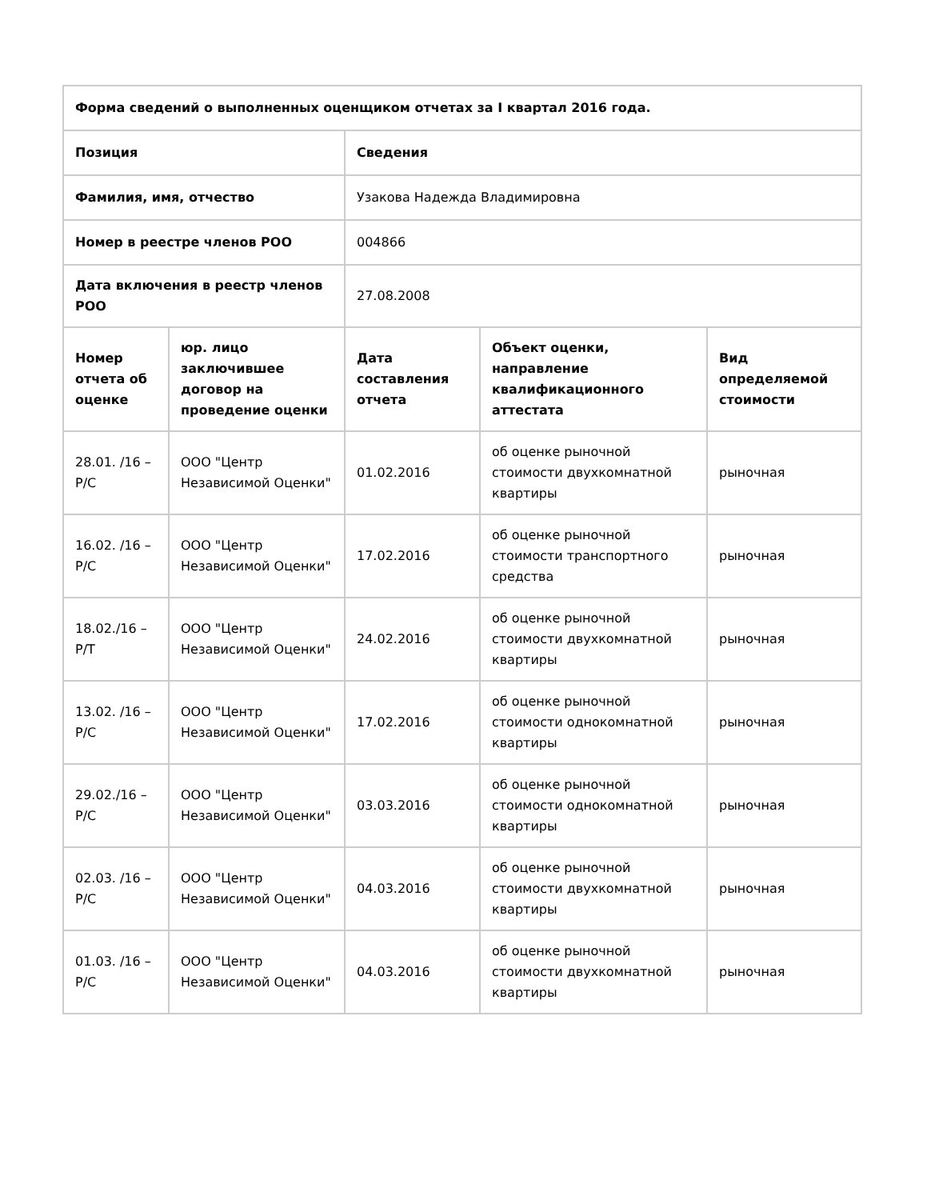| Форма сведений о выполненных оценщиком отчетах за I квартал 2016 года. | | | | |
| --- | --- | --- | --- | --- |
| Позиция | | Сведения | | |
| Фамилия, имя, отчество | | Узакова Надежда Владимировна | | |
| Номер в реестре членов РОО | | 004866 | | |
| Дата включения в реестр членов РОО | | 27.08.2008 | | |
| Номер отчета об оценке | юр. лицо заключившее договор на проведение оценки | Дата составления отчета | Объект оценки, направление квалификационного аттестата | Вид определяемой стоимости |
| 28.01. /16 – Р/С | ООО "Центр Независимой Оценки" | 01.02.2016 | об оценке рыночной стоимости двухкомнатной квартиры | рыночная |
| 16.02. /16 – Р/С | ООО "Центр Независимой Оценки" | 17.02.2016 | об оценке рыночной стоимости транспортного средства | рыночная |
| 18.02./16 – Р/Т | ООО "Центр Независимой Оценки" | 24.02.2016 | об оценке рыночной стоимости двухкомнатной квартиры | рыночная |
| 13.02. /16 – Р/С | ООО "Центр Независимой Оценки" | 17.02.2016 | об оценке рыночной стоимости однокомнатной квартиры | рыночная |
| 29.02./16 – Р/С | ООО "Центр Независимой Оценки" | 03.03.2016 | об оценке рыночной стоимости однокомнатной квартиры | рыночная |
| 02.03. /16 – Р/С | ООО "Центр Независимой Оценки" | 04.03.2016 | об оценке рыночной стоимости двухкомнатной квартиры | рыночная |
| 01.03. /16 – Р/С | ООО "Центр Независимой Оценки" | 04.03.2016 | об оценке рыночной стоимости двухкомнатной квартиры | рыночная |